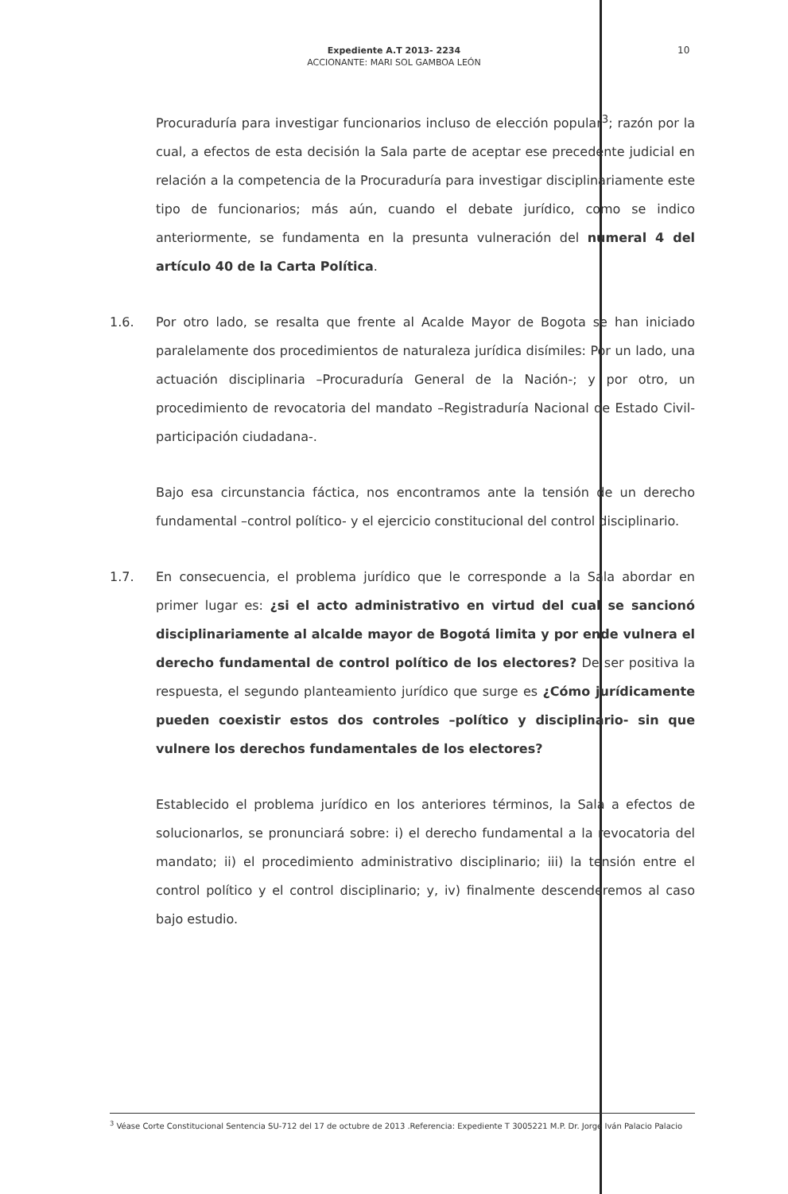Expediente A.T 2013- 2234
ACCIONANTE: MARI SOL GAMBOA LEÓN
10
Procuraduría para investigar funcionarios incluso de elección popular<sup>3</sup>; razón por la cual, a efectos de esta decisión la Sala parte de aceptar ese precedente judicial en relación a la competencia de la Procuraduría para investigar disciplinariamente este tipo de funcionarios; más aún, cuando el debate jurídico, como se indico anteriormente, se fundamenta en la presunta vulneración del numeral 4 del artículo 40 de la Carta Política.
1.6.
Por otro lado, se resalta que frente al Acalde Mayor de Bogota se han iniciado paralelamente dos procedimientos de naturaleza jurídica disímiles: Por un lado, una actuación disciplinaria –Procuraduría General de la Nación-; y por otro, un procedimiento de revocatoria del mandato –Registraduría Nacional de Estado Civil-participación ciudadana-.
Bajo esa circunstancia fáctica, nos encontramos ante la tensión de un derecho fundamental –control político- y el ejercicio constitucional del control disciplinario.
1.7.
En consecuencia, el problema jurídico que le corresponde a la Sala abordar en primer lugar es: ¿si el acto administrativo en virtud del cual se sancionó disciplinariamente al alcalde mayor de Bogotá limita y por ende vulnera el derecho fundamental de control político de los electores? De ser positiva la respuesta, el segundo planteamiento jurídico que surge es ¿Cómo jurídicamente pueden coexistir estos dos controles –político y disciplinario- sin que vulnere los derechos fundamentales de los electores?
Establecido el problema jurídico en los anteriores términos, la Sala a efectos de solucionarlos, se pronunciará sobre: i) el derecho fundamental a la revocatoria del mandato; ii) el procedimiento administrativo disciplinario; iii) la tensión entre el control político y el control disciplinario; y, iv) finalmente descenderemos al caso bajo estudio.
<sup>3</sup> Véase Corte Constitucional Sentencia SU-712 del 17 de octubre de 2013 .Referencia: Expediente T 3005221 M.P. Dr. Jorge Iván Palacio Palacio